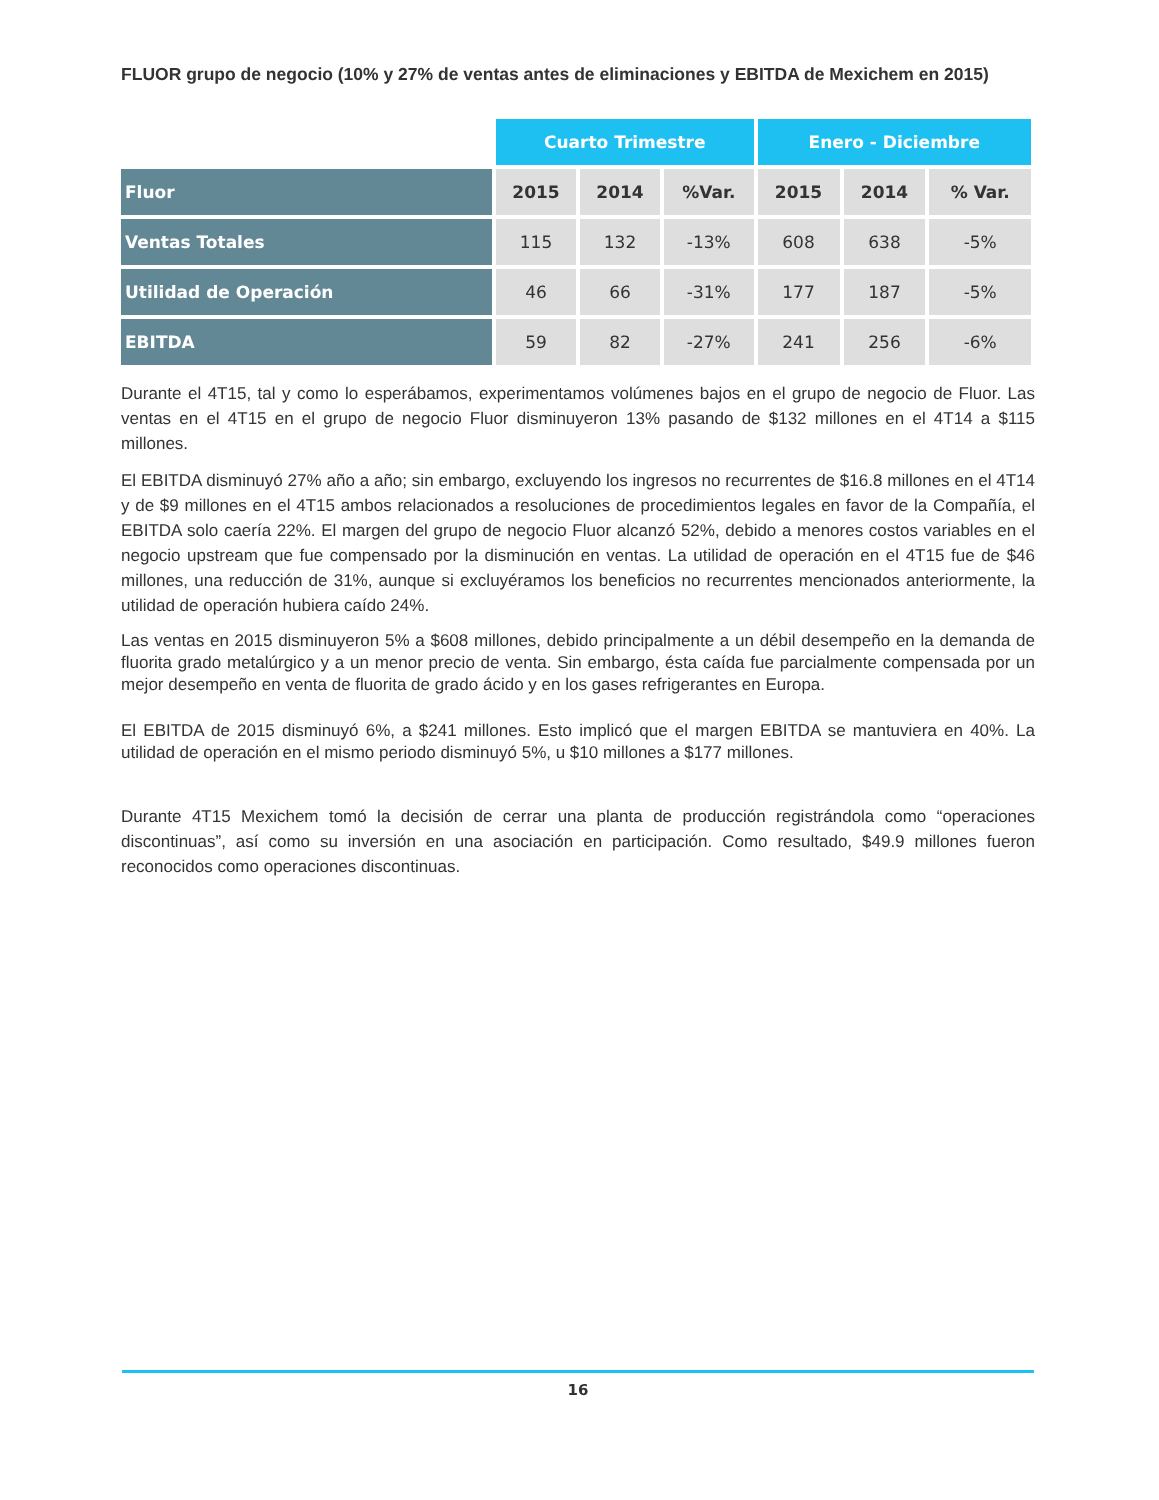FLUOR grupo de negocio (10% y 27% de ventas antes de eliminaciones y EBITDA de Mexichem en 2015)
| | Cuarto Trimestre | | | Enero - Diciembre | | |
| Fluor | 2015 | 2014 | %Var. | 2015 | 2014 | % Var. |
| Ventas Totales | 115 | 132 | -13% | 608 | 638 | -5% |
| Utilidad de Operación | 46 | 66 | -31% | 177 | 187 | -5% |
| EBITDA | 59 | 82 | -27% | 241 | 256 | -6% |
Durante el 4T15, tal y como lo esperábamos, experimentamos volúmenes bajos en el grupo de negocio de Fluor. Las ventas en el 4T15 en el grupo de negocio Fluor disminuyeron 13% pasando de $132 millones en el 4T14 a $115 millones.
El EBITDA disminuyó 27% año a año; sin embargo, excluyendo los ingresos no recurrentes de $16.8 millones en el 4T14 y de $9 millones en el 4T15 ambos relacionados a resoluciones de procedimientos legales en favor de la Compañía, el EBITDA solo caería 22%. El margen del grupo de negocio Fluor alcanzó 52%, debido a menores costos variables en el negocio upstream que fue compensado por la disminución en ventas. La utilidad de operación en el 4T15 fue de $46 millones, una reducción de 31%, aunque si excluyéramos los beneficios no recurrentes mencionados anteriormente, la utilidad de operación hubiera caído 24%.
Las ventas en 2015 disminuyeron 5% a $608 millones, debido principalmente a un débil desempeño en la demanda de fluorita grado metalúrgico y a un menor precio de venta. Sin embargo, ésta caída fue parcialmente compensada por un mejor desempeño en venta de fluorita de grado ácido y en los gases refrigerantes en Europa.
El EBITDA de 2015 disminuyó 6%, a $241 millones. Esto implicó que el margen EBITDA se mantuviera en 40%. La utilidad de operación en el mismo periodo disminuyó 5%, u $10 millones a $177 millones.
Durante 4T15 Mexichem tomó la decisión de cerrar una planta de producción registrándola como “operaciones discontinuas”, así como su inversión en una asociación en participación. Como resultado, $49.9 millones fueron reconocidos como operaciones discontinuas.
16